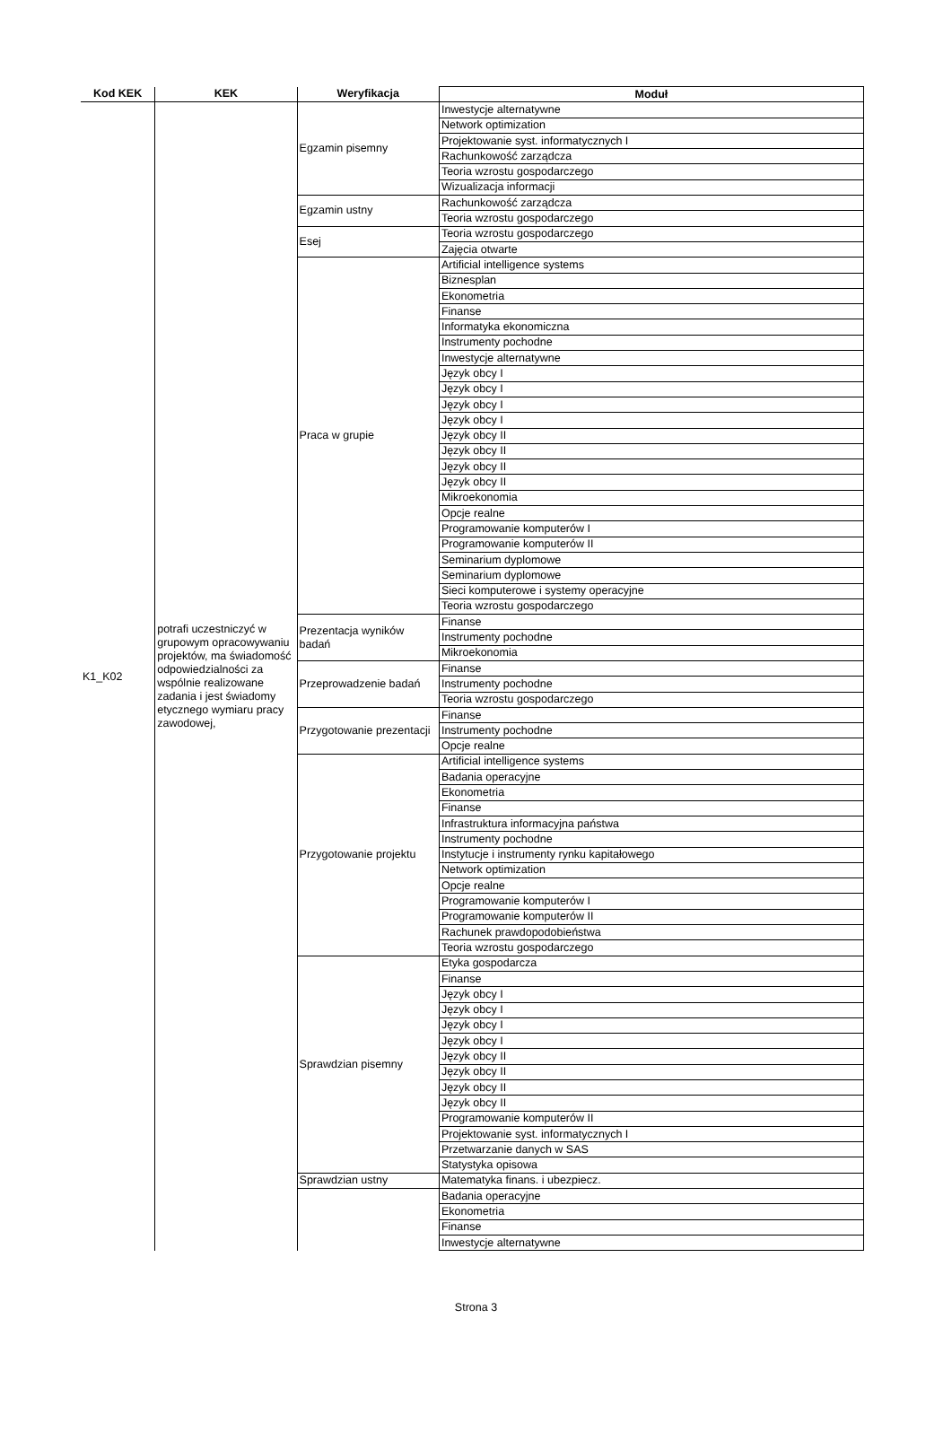| Kod KEK | KEK | Weryfikacja | Moduł |
| --- | --- | --- | --- |
| K1_K02 | potrafi uczestniczyć w grupowym opracowywaniu projektów, ma świadomość odpowiedzialności za wspólnie realizowane zadania i jest świadomy etycznego wymiaru pracy zawodowej, | Egzamin pisemny | Inwestycje alternatywne |
| | | | Network optimization |
| | | | Projektowanie syst. informatycznych I |
| | | | Rachunkowość zarządcza |
| | | | Teoria wzrostu gospodarczego |
| | | | Wizualizacja informacji |
| | | Egzamin ustny | Rachunkowość zarządcza |
| | | | Teoria wzrostu gospodarczego |
| | | Esej | Teoria wzrostu gospodarczego |
| | | | Zajęcia otwarte |
| | | Praca w grupie | Artificial intelligence systems |
| | | | Biznesplan |
| | | | Ekonometria |
| | | | Finanse |
| | | | Informatyka ekonomiczna |
| | | | Instrumenty pochodne |
| | | | Inwestycje alternatywne |
| | | | Język obcy I |
| | | | Język obcy I |
| | | | Język obcy I |
| | | | Język obcy I |
| | | | Język obcy II |
| | | | Język obcy II |
| | | | Język obcy II |
| | | | Język obcy II |
| | | | Mikroekonomia |
| | | | Opcje realne |
| | | | Programowanie komputerów I |
| | | | Programowanie komputerów II |
| | | | Seminarium dyplomowe |
| | | | Seminarium dyplomowe |
| | | | Sieci komputerowe i systemy operacyjne |
| | | | Teoria wzrostu gospodarczego |
| | | Prezentacja wyników badań | Finanse |
| | | | Instrumenty pochodne |
| | | | Mikroekonomia |
| | | Przeprowadzenie badań | Finanse |
| | | | Instrumenty pochodne |
| | | | Teoria wzrostu gospodarczego |
| | | Przygotowanie prezentacji | Finanse |
| | | | Instrumenty pochodne |
| | | | Opcje realne |
| | | Przygotowanie projektu | Artificial intelligence systems |
| | | | Badania operacyjne |
| | | | Ekonometria |
| | | | Finanse |
| | | | Infrastruktura informacyjna państwa |
| | | | Instrumenty pochodne |
| | | | Instytucje i instrumenty rynku kapitałowego |
| | | | Network optimization |
| | | | Opcje realne |
| | | | Programowanie komputerów I |
| | | | Programowanie komputerów II |
| | | | Rachunek prawdopodobieństwa |
| | | | Teoria wzrostu gospodarczego |
| | | Sprawdzian pisemny | Etyka gospodarcza |
| | | | Finanse |
| | | | Język obcy I |
| | | | Język obcy I |
| | | | Język obcy I |
| | | | Język obcy I |
| | | | Język obcy II |
| | | | Język obcy II |
| | | | Język obcy II |
| | | | Język obcy II |
| | | | Programowanie komputerów II |
| | | | Projektowanie syst. informatycznych I |
| | | | Przetwarzanie danych w SAS |
| | | | Statystyka opisowa |
| | | Sprawdzian ustny | Matematyka finans. i ubezpiecz. |
| | | | Badania operacyjne |
| | | | Ekonometria |
| | | | Finanse |
| | | | Inwestycje alternatywne |
Strona 3